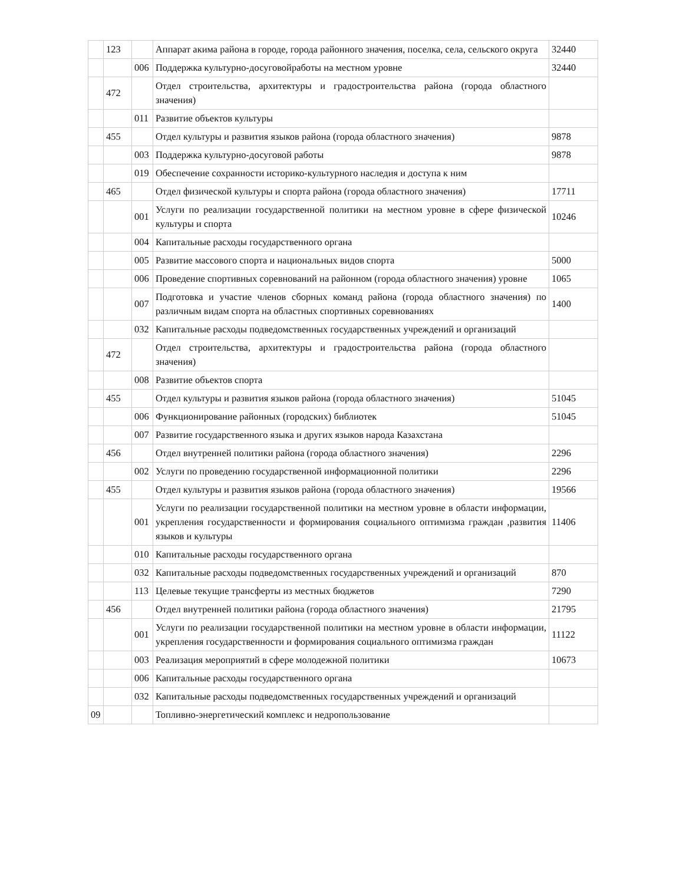| | 123 | | Аппарат акима района в городе, города районного значения, поселка, села, сельского округа | 32440 |
| | | 006 | Поддержка культурно-досуговойработы на местном уровне | 32440 |
| | 472 | | Отдел строительства, архитектуры и градостроительства района (города областного значения) | |
| | | 011 | Развитие объектов культуры | |
| | 455 | | Отдел культуры и развития языков района (города областного значения) | 9878 |
| | | 003 | Поддержка культурно-досуговой работы | 9878 |
| | | 019 | Обеспечение сохранности историко-культурного наследия и доступа к ним | |
| | 465 | | Отдел физической культуры и спорта района (города областного значения) | 17711 |
| | | 001 | Услуги по реализации государственной политики на местном уровне в сфере физической культуры и спорта | 10246 |
| | | 004 | Капитальные расходы государственного органа | |
| | | 005 | Развитие массового спорта и национальных видов спорта | 5000 |
| | | 006 | Проведение спортивных соревнований на районном (города областного значения) уровне | 1065 |
| | | 007 | Подготовка и участие членов сборных команд района (города областного значения) по различным видам спорта на областных спортивных соревнованиях | 1400 |
| | | 032 | Капитальные расходы подведомственных государственных учреждений и организаций | |
| | 472 | | Отдел строительства, архитектуры и градостроительства района (города областного значения) | |
| | | 008 | Развитие объектов спорта | |
| | 455 | | Отдел культуры и развития языков района (города областного значения) | 51045 |
| | | 006 | Функционирование районных (городских) библиотек | 51045 |
| | | 007 | Развитие государственного языка и других языков народа Казахстана | |
| | 456 | | Отдел внутренней политики района (города областного значения) | 2296 |
| | | 002 | Услуги по проведению государственной информационной политики | 2296 |
| | 455 | | Отдел культуры и развития языков района (города областного значения) | 19566 |
| | | 001 | Услуги по реализации государственной политики на местном уровне в области информации, укрепления государственности и формирования социального оптимизма граждан ,развития языков и культуры | 11406 |
| | | 010 | Капитальные расходы государственного органа | |
| | | 032 | Капитальные расходы подведомственных государственных учреждений и организаций | 870 |
| | | 113 | Целевые текущие трансферты из местных бюджетов | 7290 |
| | 456 | | Отдел внутренней политики района (города областного значения) | 21795 |
| | | 001 | Услуги по реализации государственной политики на местном уровне в области информации, укрепления государственности и формирования социального оптимизма граждан | 11122 |
| | | 003 | Реализация мероприятий в сфере молодежной политики | 10673 |
| | | 006 | Капитальные расходы государственного органа | |
| | | 032 | Капитальные расходы подведомственных государственных учреждений и организаций | |
| 09 | | | Топливно-энергетический комплекс и недропользование | |